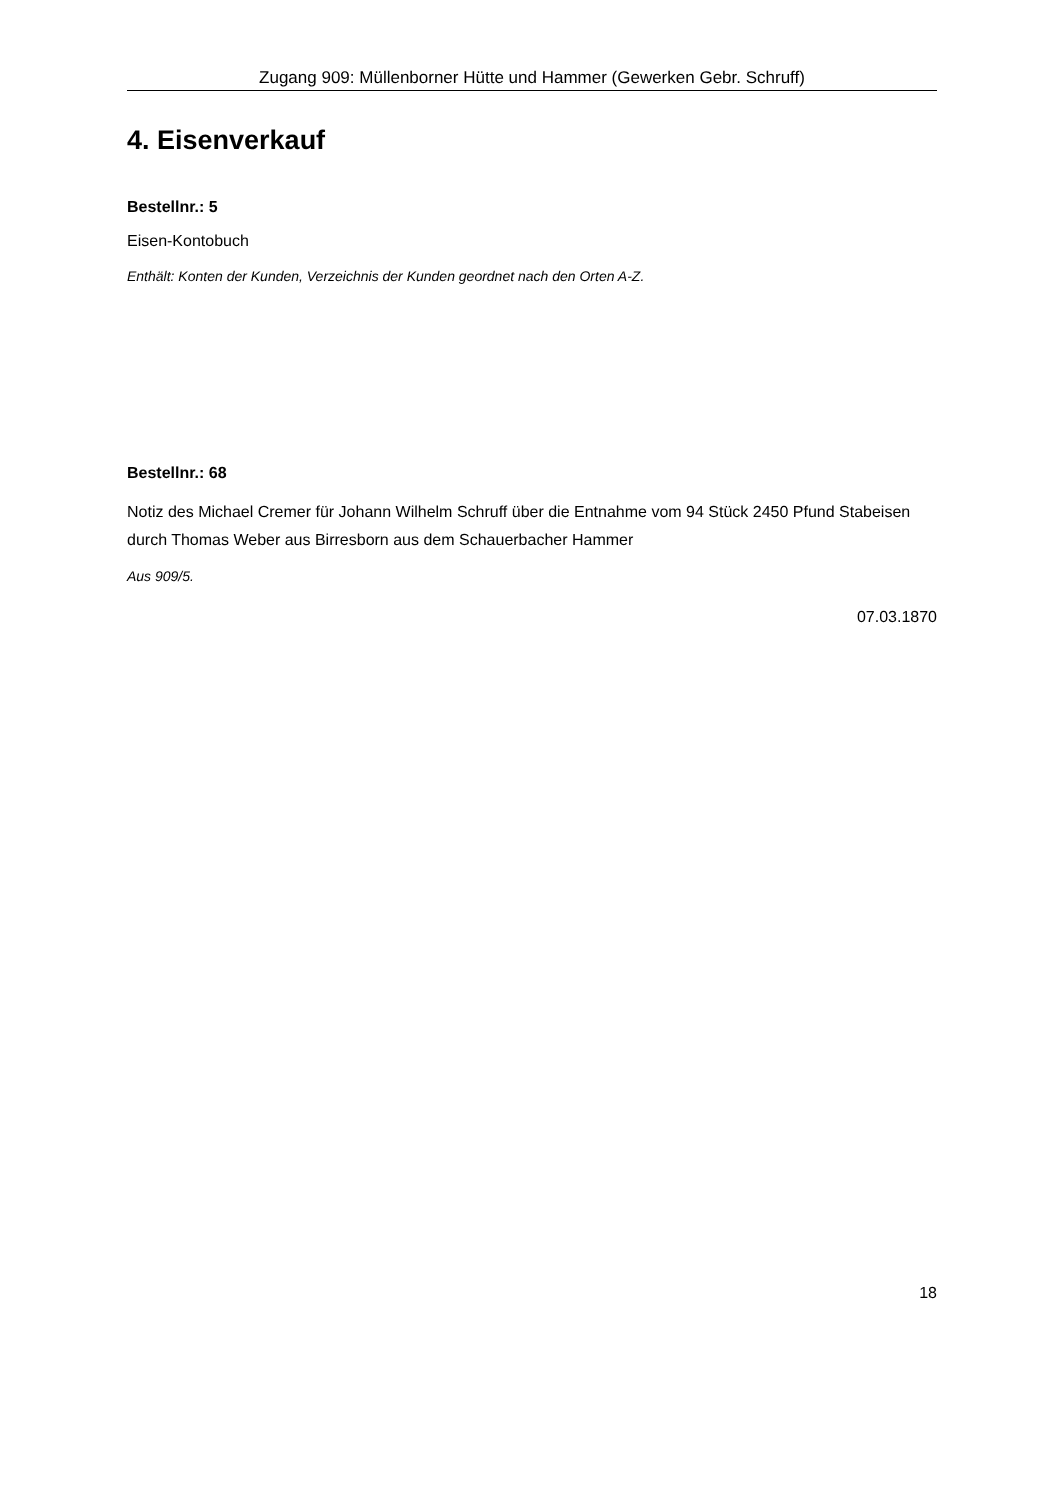Zugang 909: Müllenborner Hütte und Hammer (Gewerken Gebr. Schruff)
4. Eisenverkauf
Bestellnr.: 5
Eisen-Kontobuch
Enthält: Konten der Kunden, Verzeichnis der Kunden geordnet nach den Orten A-Z.
Bestellnr.: 68
Notiz des Michael Cremer für Johann Wilhelm Schruff über die Entnahme vom 94 Stück 2450 Pfund Stabeisen durch Thomas Weber aus Birresborn aus dem Schauerbacher Hammer
Aus 909/5.
07.03.1870
18